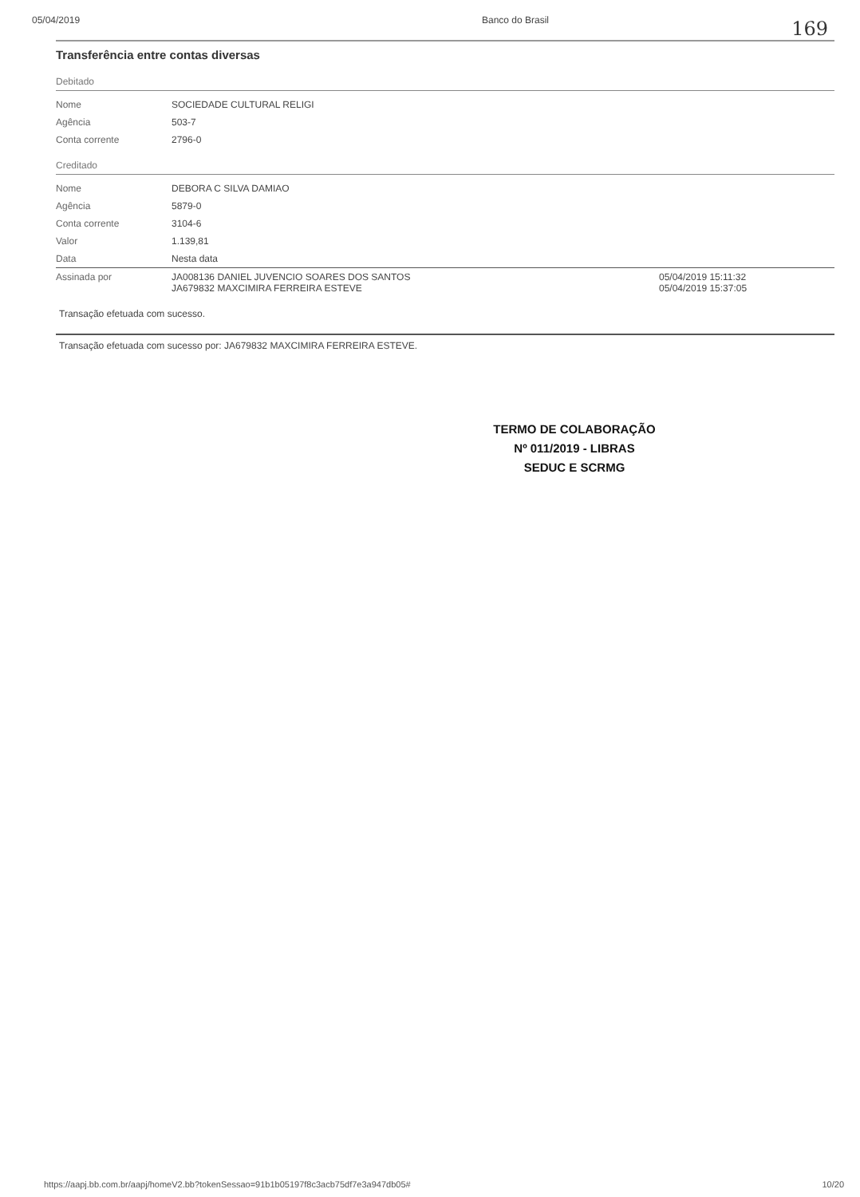05/04/2019 Banco do Brasil
169
Transferência entre contas diversas
Debitado
| Nome | SOCIEDADE CULTURAL RELIGI |
| Agência | 503-7 |
| Conta corrente | 2796-0 |
Creditado
| Nome | DEBORA C SILVA DAMIAO | |
| Agência | 5879-0 | |
| Conta corrente | 3104-6 | |
| Valor | 1.139,81 | |
| Data | Nesta data | |
| Assinada por | JA008136 DANIEL JUVENCIO SOARES DOS SANTOS JA679832 MAXCIMIRA FERREIRA ESTEVE | 05/04/2019 15:11:32 05/04/2019 15:37:05 |
Transação efetuada com sucesso.
Transação efetuada com sucesso por: JA679832 MAXCIMIRA FERREIRA ESTEVE.
TERMO DE COLABORAÇÃO
Nº 011/2019 - LIBRAS
SEDUC E SCRMG
https://aapj.bb.com.br/aapj/homeV2.bb?tokenSessao=91b1b05197f8c3acb75df7e3a947db05# 10/20